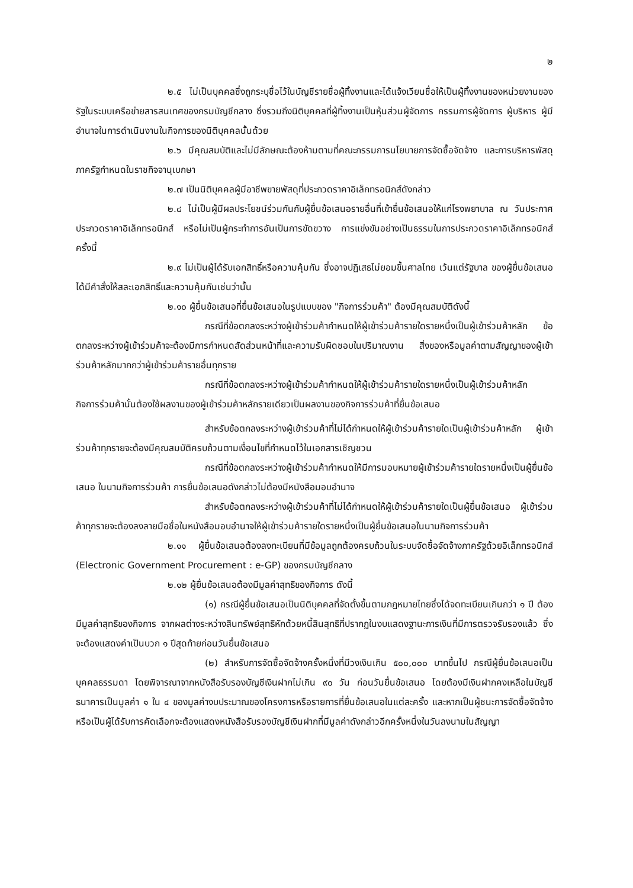๒
๒.๕ ไม่เป็นบุคคลซึ่งถูกระบุชื่อไว้ในบัญชีรายชื่อผู้ทิ้งงานและได้แจ้งเวียนชื่อให้เป็นผู้ทิ้งงานของหน่วยงานของรัฐในระบบเครือข่ายสารสนเทศของกรมบัญชีกลาง ซึ่งรวมถึงนิติบุคคลที่ผู้ทิ้งงานเป็นหุ้นส่วนผู้จัดการ กรรมการผู้จัดการ ผู้บริหาร ผู้มีอำนาจในการดำเนินงานในกิจการของนิติบุคคลนั้นด้วย
๒.๖ มีคุณสมบัติและไม่มีลักษณะต้องห้ามตามที่คณะกรรมการนโยบายการจัดซื้อจัดจ้าง และการบริหารพัสดุภาครัฐกำหนดในราชกิจจานุเบกษา
๒.๗ เป็นนิติบุคคลผู้มีอาชีพขายพัสดุที่ประกวดราคาอิเล็กทรอนิกส์ดังกล่าว
๒.๘ ไม่เป็นผู้มีผลประโยชน์ร่วมกันกับผู้ยื่นข้อเสนอรายอื่นที่เข้ายื่นข้อเสนอให้แก่โรงพยาบาล ณ วันประกาศประกวดราคาอิเล็กทรอนิกส์ หรือไม่เป็นผู้กระทำการอันเป็นการขัดขวาง การแข่งขันอย่างเป็นธรรมในการประกวดราคาอิเล็กทรอนิกส์ครั้งนี้
๒.๙ ไม่เป็นผู้ได้รับเอกสิทธิ์หรือความคุ้มกัน ซึ่งอาจปฏิเสธไม่ยอมขึ้นศาลไทย เว้นแต่รัฐบาล ของผู้ยื่นข้อเสนอได้มีคำสั่งให้สละเอกสิทธิ์และความคุ้มกันเช่นว่านั้น
๒.๑๐ ผู้ยื่นข้อเสนอที่ยื่นข้อเสนอในรูปแบบของ "กิจการร่วมค้า" ต้องมีคุณสมบัติดังนี้
กรณีที่ข้อตกลงระหว่างผู้เข้าร่วมค้ากำหนดให้ผู้เข้าร่วมค้ารายใดรายหนึ่งเป็นผู้เข้าร่วมค้าหลัก ข้อตกลงระหว่างผู้เข้าร่วมค้าจะต้องมีการกำหนดสัดส่วนหน้าที่และความรับผิดชอบในปริมาณงาน สิ่งของหรือมูลค่าตามสัญญาของผู้เข้าร่วมค้าหลักมากกว่าผู้เข้าร่วมค้ารายอื่นทุกราย
กรณีที่ข้อตกลงระหว่างผู้เข้าร่วมค้ากำหนดให้ผู้เข้าร่วมค้ารายใดรายหนึ่งเป็นผู้เข้าร่วมค้าหลัก กิจการร่วมค้านั้นต้องใช้ผลงานของผู้เข้าร่วมค้าหลักรายเดียวเป็นผลงานของกิจการร่วมค้าที่ยื่นข้อเสนอ
สำหรับข้อตกลงระหว่างผู้เข้าร่วมค้าที่ไม่ได้กำหนดให้ผู้เข้าร่วมค้ารายใดเป็นผู้เข้าร่วมค้าหลัก ผู้เข้าร่วมค้าทุกรายจะต้องมีคุณสมบัติครบถ้วนตามเงื่อนไขที่กำหนดไว้ในเอกสารเชิญชวน
กรณีที่ข้อตกลงระหว่างผู้เข้าร่วมค้ากำหนดให้มีการมอบหมายผู้เข้าร่วมค้ารายใดรายหนึ่งเป็นผู้ยื่นข้อเสนอ ในนามกิจการร่วมค้า การยื่นข้อเสนอดังกล่าวไม่ต้องมีหนังสือมอบอำนาจ
สำหรับข้อตกลงระหว่างผู้เข้าร่วมค้าที่ไม่ได้กำหนดให้ผู้เข้าร่วมค้ารายใดเป็นผู้ยื่นข้อเสนอ ผู้เข้าร่วมค้าทุกรายจะต้องลงลายมือชื่อในหนังสือมอบอำนาจให้ผู้เข้าร่วมค้ารายใดรายหนึ่งเป็นผู้ยื่นข้อเสนอในนามกิจการร่วมค้า
๒.๑๑ ผู้ยื่นข้อเสนอต้องลงทะเบียนที่มีข้อมูลถูกต้องครบถ้วนในระบบจัดซื้อจัดจ้างภาครัฐด้วยอิเล็กทรอนิกส์ (Electronic Government Procurement : e-GP) ของกรมบัญชีกลาง
๒.๑๒ ผู้ยื่นข้อเสนอต้องมีมูลค่าสุทธิของกิจการ ดังนี้
(๑) กรณีผู้ยื่นข้อเสนอเป็นนิติบุคคลที่จัดตั้งขึ้นตามกฎหมายไทยซึ่งได้จดทะเบียนเกินกว่า ๑ ปี ต้องมีมูลค่าสุทธิของกิจการ จากผลต่างระหว่างสินทรัพย์สุทธิหักด้วยหนี้สินสุทธิที่ปรากฏในงบแสดงฐานะการเงินที่มีการตรวจรับรองแล้ว ซึ่งจะต้องแสดงค่าเป็นบวก ๑ ปีสุดท้ายก่อนวันยื่นข้อเสนอ
(๒) สำหรับการจัดซื้อจัดจ้างครั้งหนึ่งที่มีวงเงินเกิน ๕๐๐,๐๐๐ บาทขึ้นไป กรณีผู้ยื่นข้อเสนอเป็นบุคคลธรรมดา โดยพิจารณาจากหนังสือรับรองบัญชีเงินฝากไม่เกิน ๙๐ วัน ก่อนวันยื่นข้อเสนอ โดยต้องมีเงินฝากคงเหลือในบัญชีธนาคารเป็นมูลค่า ๑ ใน ๔ ของมูลค่างบประมาณของโครงการหรือรายการที่ยื่นข้อเสนอในแต่ละครั้ง และหากเป็นผู้ชนะการจัดซื้อจัดจ้างหรือเป็นผู้ได้รับการคัดเลือกจะต้องแสดงหนังสือรับรองบัญชีเงินฝากที่มีมูลค่าดังกล่าวอีกครั้งหนึ่งในวันลงนามในสัญญา